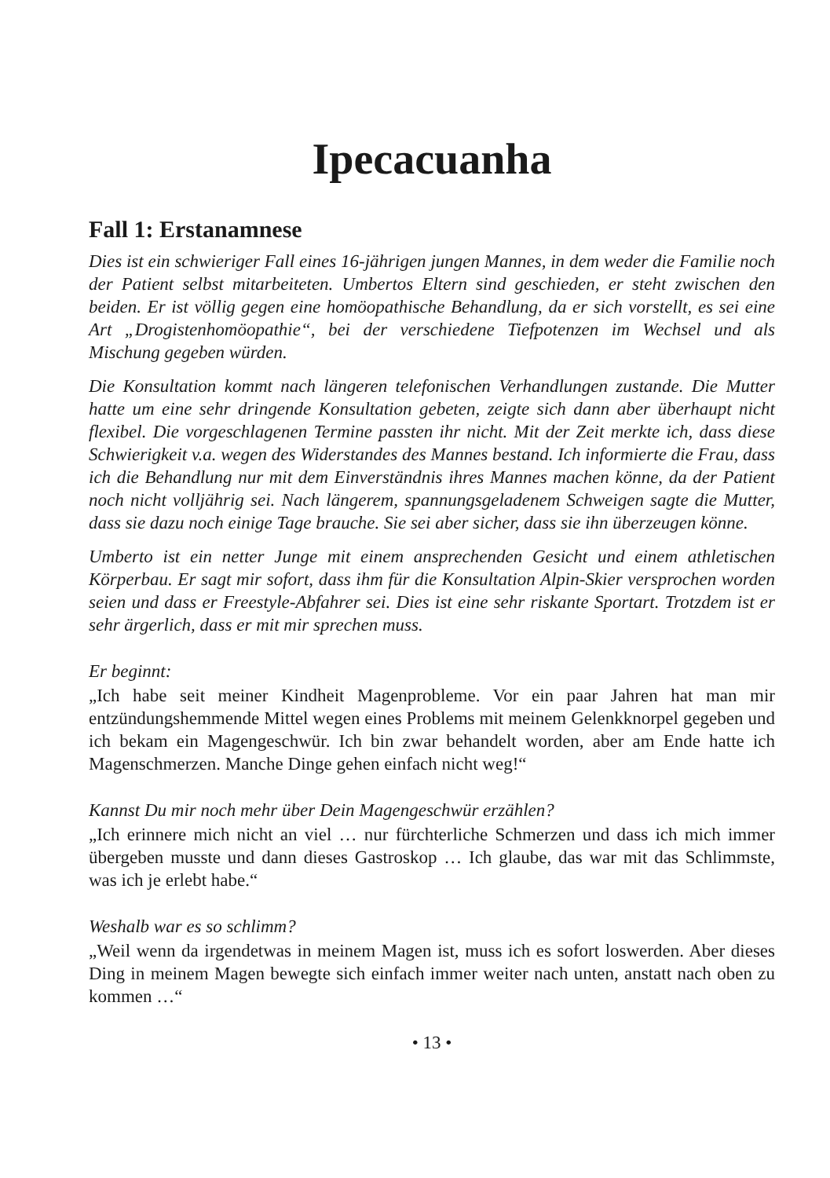Ipecacuanha
Fall 1: Erstanamnese
Dies ist ein schwieriger Fall eines 16-jährigen jungen Mannes, in dem weder die Familie noch der Patient selbst mitarbeiteten. Umbertos Eltern sind geschieden, er steht zwischen den beiden. Er ist völlig gegen eine homöopathische Behandlung, da er sich vorstellt, es sei eine Art „Drogistenhomöopathie“, bei der verschiedene Tiefpotenzen im Wechsel und als Mischung gegeben würden.
Die Konsultation kommt nach längeren telefonischen Verhandlungen zustande. Die Mutter hatte um eine sehr dringende Konsultation gebeten, zeigte sich dann aber überhaupt nicht flexibel. Die vorgeschlagenen Termine passten ihr nicht. Mit der Zeit merkte ich, dass diese Schwierigkeit v.a. wegen des Widerstandes des Mannes bestand. Ich informierte die Frau, dass ich die Behandlung nur mit dem Einverständnis ihres Mannes machen könne, da der Patient noch nicht volljährig sei. Nach längerem, spannungsgeladenem Schweigen sagte die Mutter, dass sie dazu noch einige Tage brauche. Sie sei aber sicher, dass sie ihn überzeugen könne.
Umberto ist ein netter Junge mit einem ansprechenden Gesicht und einem athletischen Körperbau. Er sagt mir sofort, dass ihm für die Konsultation Alpin-Skier versprochen worden seien und dass er Freestyle-Abfahrer sei. Dies ist eine sehr riskante Sportart. Trotzdem ist er sehr ärgerlich, dass er mit mir sprechen muss.
Er beginnt:
„Ich habe seit meiner Kindheit Magenprobleme. Vor ein paar Jahren hat man mir entzündungshemmende Mittel wegen eines Problems mit meinem Gelenkknorpel gegeben und ich bekam ein Magengeschwür. Ich bin zwar behandelt worden, aber am Ende hatte ich Magenschmerzen. Manche Dinge gehen einfach nicht weg!“
Kannst Du mir noch mehr über Dein Magengeschwür erzählen?
„Ich erinnere mich nicht an viel … nur fürchterliche Schmerzen und dass ich mich immer übergeben musste und dann dieses Gastroskop … Ich glaube, das war mit das Schlimmste, was ich je erlebt habe.“
Weshalb war es so schlimm?
„Weil wenn da irgendetwas in meinem Magen ist, muss ich es sofort loswerden. Aber dieses Ding in meinem Magen bewegte sich einfach immer weiter nach unten, anstatt nach oben zu kommen …“
• 13 •